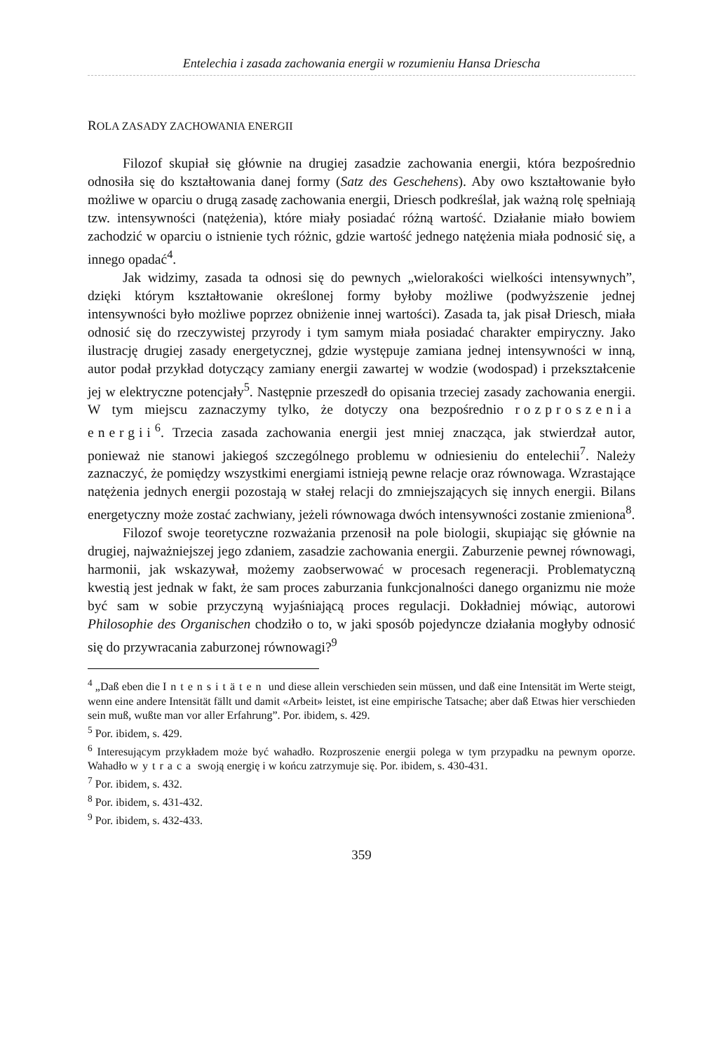Entelechia i zasada zachowania energii w rozumieniu Hansa Driescha
ROLA ZASADY ZACHOWANIA ENERGII
Filozof skupiał się głównie na drugiej zasadzie zachowania energii, która bezpośrednio odnosiła się do kształtowania danej formy (Satz des Geschehens). Aby owo kształtowanie było możliwe w oparciu o drugą zasadę zachowania energii, Driesch podkreślał, jak ważną rolę spełniają tzw. intensywności (natężenia), które miały posiadać różną wartość. Działanie miało bowiem zachodzić w oparciu o istnienie tych różnic, gdzie wartość jednego natężenia miała podnosić się, a innego opadać<sup>4</sup>.
Jak widzimy, zasada ta odnosi się do pewnych „wielorakości wielkości intensywnych”, dzięki którym kształtowanie określonej formy byłoby możliwe (podwyższenie jednej intensywności było możliwe poprzez obniżenie innej wartości). Zasada ta, jak pisał Driesch, miała odnosić się do rzeczywistej przyrody i tym samym miała posiadać charakter empiryczny. Jako ilustrację drugiej zasady energetycznej, gdzie występuje zamiana jednej intensywności w inną, autor podał przykład dotyczący zamiany energii zawartej w wodzie (wodospad) i przekształcenie jej w elektryczne potencjały<sup>5</sup>. Następnie przeszedł do opisania trzeciej zasady zachowania energii. W tym miejscu zaznaczymy tylko, że dotyczy ona bezpośrednio rozproszenia energii<sup>6</sup>. Trzecia zasada zachowania energii jest mniej znacząca, jak stwierdzał autor, ponieważ nie stanowi jakiegoś szczególnego problemu w odniesieniu do entelechii<sup>7</sup>. Należy zaznaczyć, że pomiędzy wszystkimi energiami istnieją pewne relacje oraz równowaga. Wzrastające natężenia jednych energii pozostają w stałej relacji do zmniejszających się innych energii. Bilans energetyczny może zostać zachwiany, jeżeli równowaga dwóch intensywności zostanie zmieniona<sup>8</sup>.
Filozof swoje teoretyczne rozważania przenosił na pole biologii, skupiając się głównie na drugiej, najważniejszej jego zdaniem, zasadzie zachowania energii. Zaburzenie pewnej równowagi, harmonii, jak wskazywał, możemy zaobserwować w procesach regeneracji. Problematyczną kwestią jest jednak w fakt, że sam proces zaburzania funkcjonalności danego organizmu nie może być sam w sobie przyczyną wyjaśniającą proces regulacji. Dokładniej mówiąc, autorowi Philosophie des Organischen chodziło o to, w jaki sposób pojedyncze działania mogłyby odnosić się do przywracania zaburzonej równowagi?<sup>9</sup>
<sup>4</sup> „Daß eben die Intensitäten und diese allein verschieden sein müssen, und daß eine Intensität im Werte steigt, wenn eine andere Intensität fällt und damit «Arbeit» leistet, ist eine empirische Tatsache; aber daß Etwas hier verschieden sein muß, wußte man vor aller Erfahrung”. Por. ibidem, s. 429.
<sup>5</sup> Por. ibidem, s. 429.
<sup>6</sup> Interesującym przykładem może być wahadło. Rozproszenie energii polega w tym przypadku na pewnym oporze. Wahadło wytraca swoją energię i w końcu zatrzymuje się. Por. ibidem, s. 430-431.
<sup>7</sup> Por. ibidem, s. 432.
<sup>8</sup> Por. ibidem, s. 431-432.
<sup>9</sup> Por. ibidem, s. 432-433.
359